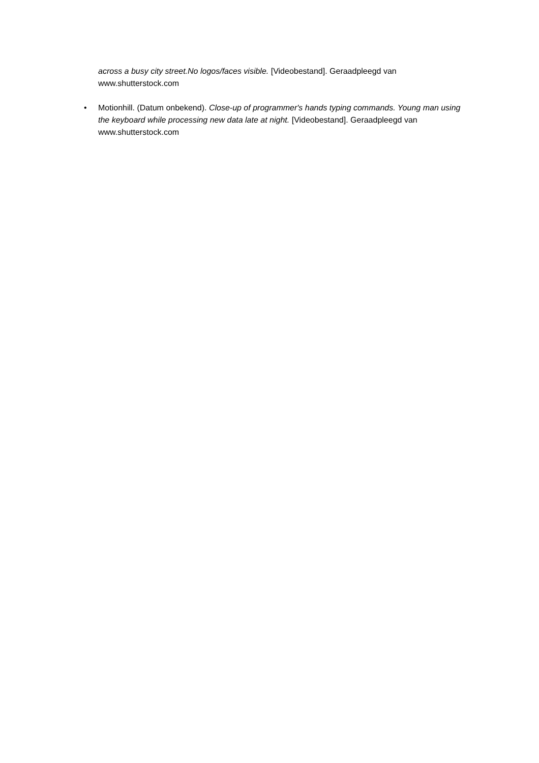across a busy city street.No logos/faces visible. [Videobestand]. Geraadpleegd van www.shutterstock.com
• Motionhill. (Datum onbekend). Close-up of programmer's hands typing commands. Young man using the keyboard while processing new data late at night. [Videobestand]. Geraadpleegd van www.shutterstock.com